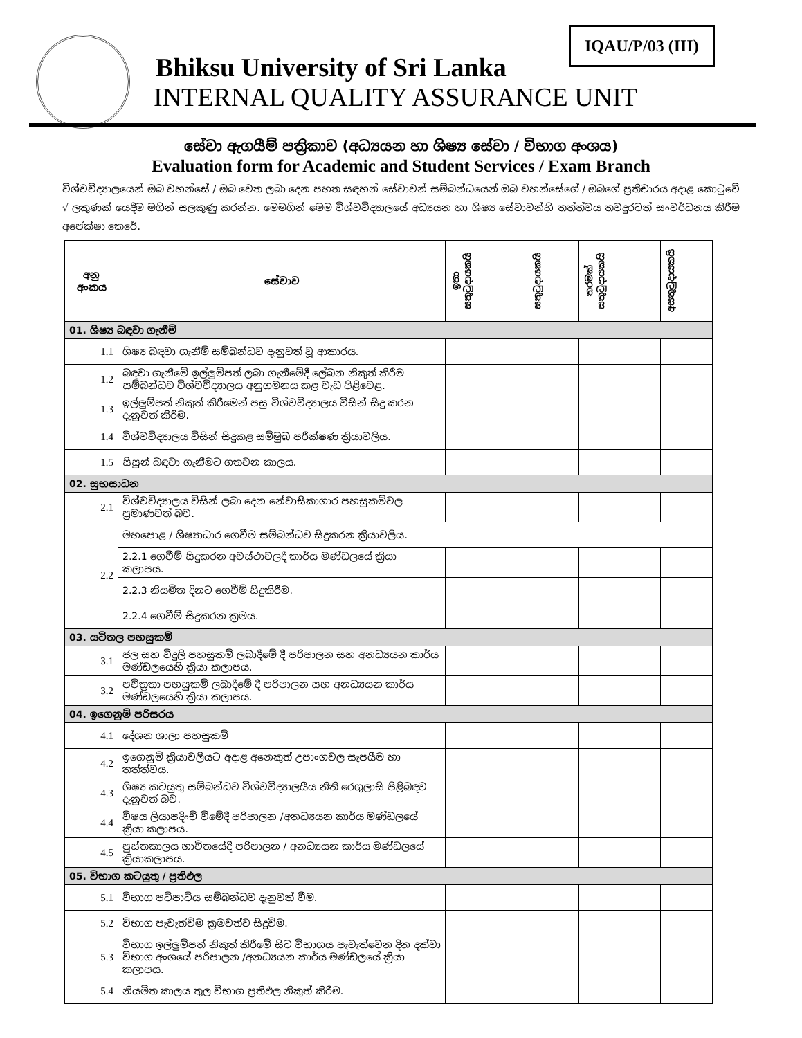IQAU/P/03 (III)
Bhiksu University of Sri Lanka
INTERNAL QUALITY ASSURANCE UNIT
සේවා ඇගයීම් පත්‍රිකාව (අධ්‍යයන හා ශිෂ්‍ය සේවා / විභාග අංශය)
Evaluation form for Academic and Student Services / Exam Branch
විශ්වවිද්‍යාලයෙන් ඔබ වහන්සේ / ඔබ වෙත ලබා දෙන පහත සඳහන් සේවාවන් සම්බන්ධයෙන් ඔබ වහන්සේගේ / ඔබගේ ප්‍රතිචාරය අදාළ කොටුවේ √ ලකුණක් යෙදීම මගින් සලකුණු කරන්න. මෙමගින් මෙම විශ්වවිද්‍යාලයේ අධ්‍යයන හා ශිෂ්‍ය සේවාවන්හි තත්ත්වය තවදුරටත් සංවර්ධනය කිරීම අපේක්ෂා කෙරේ.
| අනු අංකය | සේවාව | ඉතා සතුටුදායකයි | සතුටුදායකයි | තරමක් සතුටුදායකයි | අසතුටුදායකයි |
| --- | --- | --- | --- | --- | --- |
| 01. ශිෂ්‍ය බඳවා ගැනීම් | | | | | |
| 1.1 | ශිෂ්‍ය බඳවා ගැනීම් සම්බන්ධව දැනුවත් වූ ආකාරය. | | | | |
| 1.2 | බඳවා ගැනීමේ ඉල්ලුම්පත් ලබා ගැනීමේදී ලේඛන නිකුත් කිරීම සම්බන්ධව විශ්වවිද්‍යාලය අනුගමනය කළ වැඩ පිළිවෙළ. | | | | |
| 1.3 | ඉල්ලුම්පත් නිකුත් කිරීමෙන් පසු විශ්වවිද්‍යාලය විසින් සිදු කරන දැනුවත් කිරීම. | | | | |
| 1.4 | විශ්වවිද්‍යාලය විසින් සිදුකළ සම්මුඛ පරීක්ෂණ ක්‍රියාවලිය. | | | | |
| 1.5 | සිසුන් බඳවා ගැනීමට ගතවන කාලය. | | | | |
| 02. සුභසාධන | | | | | |
| 2.1 | විශ්වවිද්‍යාලය විසින් ලබා දෙන නේවාසිකාගාර පහසුකම්වල ප්‍රමාණවත් බව. | | | | |
| 2.2 | මහපොළ / ශිෂ්‍යාධාර ගෙවීම සම්බන්ධව සිදුකරන ක්‍රියාවලිය. | | | | |
| | 2.2.1 ගෙවීම් සිදුකරන අවස්ථාවලදී කාර්ය මණ්ඩලයේ ක්‍රියා කලාපය. | | | | |
| | 2.2.3 නියමිත දිනට ගෙවීම් සිදුකිරීම. | | | | |
| | 2.2.4 ගෙවීම් සිදුකරන ක්‍රමය. | | | | |
| 03. යටිතල පහසුකම් | | | | | |
| 3.1 | ජල සහ විදුලි පහසුකම් ලබාදීමේ දී පරිපාලන සහ අනධ්‍යයන කාර්ය මණ්ඩලයෙහි ක්‍රියා කලාපය. | | | | |
| 3.2 | පවිත්‍රතා පහසුකම් ලබාදීමේ දී පරිපාලන සහ අනධ්‍යයන කාර්ය මණ්ඩලයෙහි ක්‍රියා කලාපය. | | | | |
| 04. ඉගෙනුම් පරිසරය | | | | | |
| 4.1 | දේශන ශාලා පහසුකම් | | | | |
| 4.2 | ඉගෙනුම් ක්‍රියාවලියට අදාළ අනෙකුත් උපාංගවල සැපයීම හා තත්ත්වය. | | | | |
| 4.3 | ශිෂ්‍ය කටයුතු සම්බන්ධව විශ්වවිද්‍යාලයීය නීති රෙගුලාසි පිළිබඳව දැනුවත් බව. | | | | |
| 4.4 | විෂය ලියාපදිංචි වීමේදී පරිපාලන /අනධ්‍යයන කාර්ය මණ්ඩලයේ ක්‍රියා කලාපය. | | | | |
| 4.5 | පුස්තකාලය භාවිතයේදී පරිපාලන / අනධ්‍යයන කාර්ය මණ්ඩලයේ ක්‍රියාකලාපය. | | | | |
| 05. විභාග කටයුතු / ප්‍රතිඵල | | | | | |
| 5.1 | විභාග පටිපාටිය සම්බන්ධව දැනුවත් වීම. | | | | |
| 5.2 | විභාග පැවැත්වීම ක්‍රමවත්ව සිදුවීම. | | | | |
| 5.3 | විභාග ඉල්ලුම්පත් නිකුත් කිරීමේ සිට විභාගය පැවැත්වෙන දින දක්වා විභාග අංශයේ පරිපාලන /අනධ්‍යයන කාර්ය මණ්ඩලයේ ක්‍රියා කලාපය. | | | | |
| 5.4 | නියමිත කාලය තුල විභාග ප්‍රතිඵල නිකුත් කිරීම. | | | | |